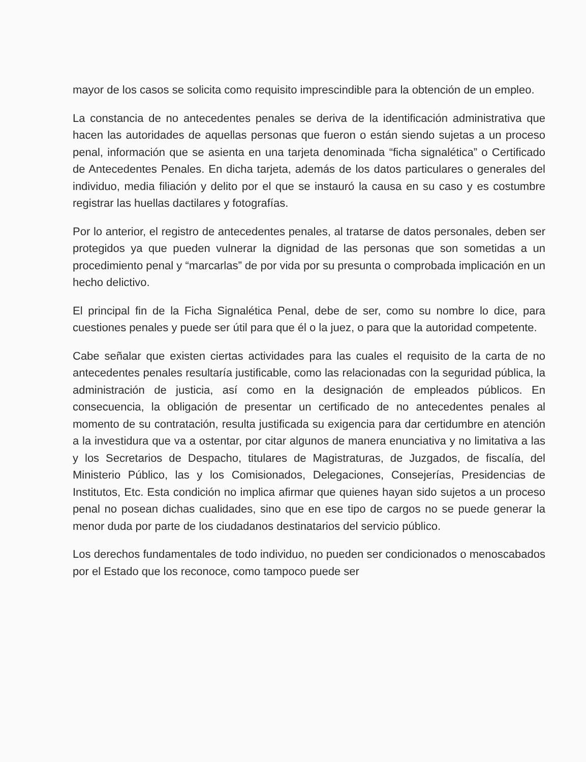mayor de los casos se solicita como requisito imprescindible para la obtención de un empleo.
La constancia de no antecedentes penales se deriva de la identificación administrativa que hacen las autoridades de aquellas personas que fueron o están siendo sujetas a un proceso penal, información que se asienta en una tarjeta denominada “ficha signalética” o Certificado de Antecedentes Penales. En dicha tarjeta, además de los datos particulares o generales del individuo, media filiación y delito por el que se instauró la causa en su caso y es costumbre registrar las huellas dactilares y fotografías.
Por lo anterior, el registro de antecedentes penales, al tratarse de datos personales, deben ser protegidos ya que pueden vulnerar la dignidad de las personas que son sometidas a un procedimiento penal y “marcarlas” de por vida por su presunta o comprobada implicación en un hecho delictivo.
El principal fin de la Ficha Signalética Penal, debe de ser, como su nombre lo dice, para cuestiones penales y puede ser útil para que él o la juez, o para que la autoridad competente.
Cabe señalar que existen ciertas actividades para las cuales el requisito de la carta de no antecedentes penales resultaría justificable, como las relacionadas con la seguridad pública, la administración de justicia, así como en la designación de empleados públicos. En consecuencia, la obligación de presentar un certificado de no antecedentes penales al momento de su contratación, resulta justificada su exigencia para dar certidumbre en atención a la investidura que va a ostentar, por citar algunos de manera enunciativa y no limitativa a las y los Secretarios de Despacho, titulares de Magistraturas, de Juzgados, de fiscalía, del Ministerio Público, las y los Comisionados, Delegaciones, Consejerías, Presidencias de Institutos, Etc. Esta condición no implica afirmar que quienes hayan sido sujetos a un proceso penal no posean dichas cualidades, sino que en ese tipo de cargos no se puede generar la menor duda por parte de los ciudadanos destinatarios del servicio público.
Los derechos fundamentales de todo individuo, no pueden ser condicionados o menoscabados por el Estado que los reconoce, como tampoco puede ser